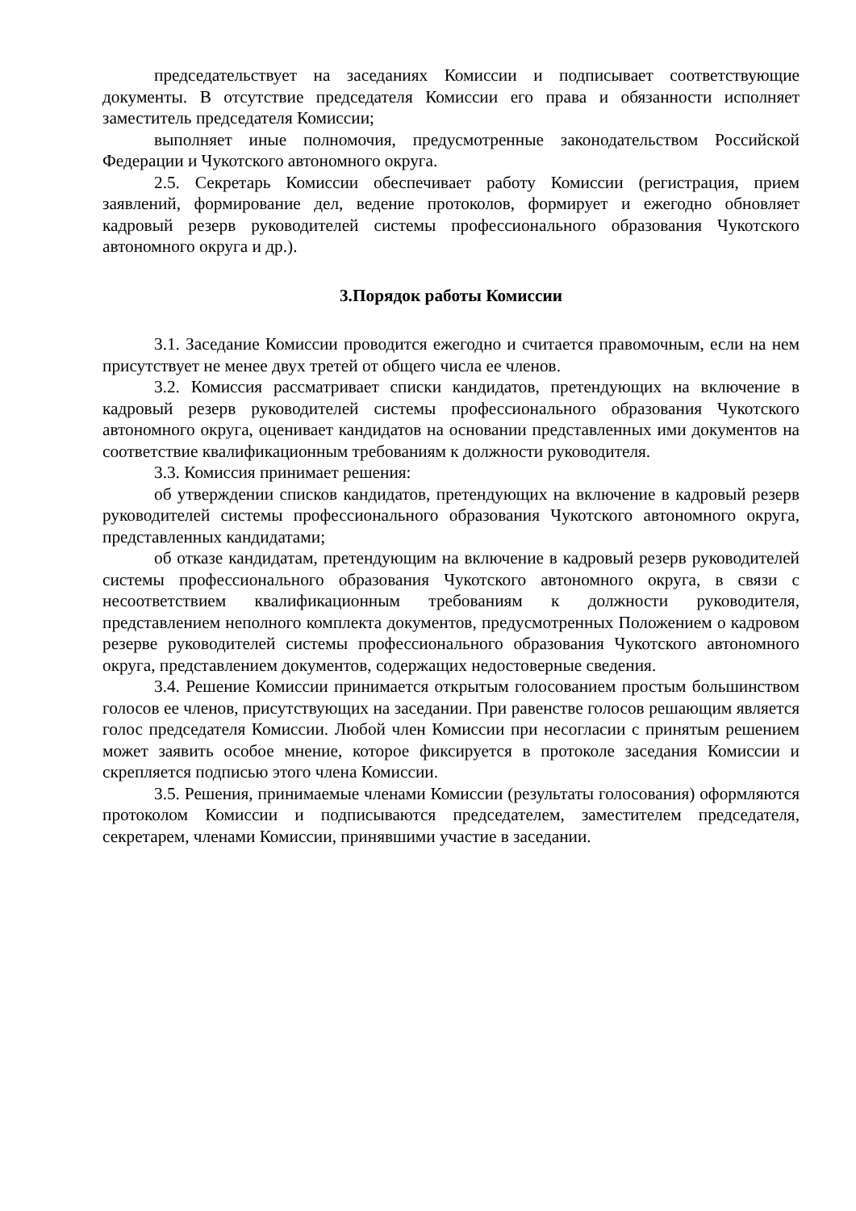председательствует на заседаниях Комиссии и подписывает соответствующие документы. В отсутствие председателя Комиссии его права и обязанности исполняет заместитель председателя Комиссии;
выполняет иные полномочия, предусмотренные законодательством Российской Федерации и Чукотского автономного округа.
2.5. Секретарь Комиссии обеспечивает работу Комиссии (регистрация, прием заявлений, формирование дел, ведение протоколов, формирует и ежегодно обновляет кадровый резерв руководителей системы профессионального образования Чукотского автономного округа и др.).
3.Порядок работы Комиссии
3.1. Заседание Комиссии проводится ежегодно и считается правомочным, если на нем присутствует не менее двух третей от общего числа ее членов.
3.2. Комиссия рассматривает списки кандидатов, претендующих на включение в кадровый резерв руководителей системы профессионального образования Чукотского автономного округа, оценивает кандидатов на основании представленных ими документов на соответствие квалификационным требованиям к должности руководителя.
3.3. Комиссия принимает решения:
об утверждении списков кандидатов, претендующих на включение в кадровый резерв руководителей системы профессионального образования Чукотского автономного округа, представленных кандидатами;
об отказе кандидатам, претендующим на включение в кадровый резерв руководителей системы профессионального образования Чукотского автономного округа, в связи с несоответствием квалификационным требованиям к должности руководителя, представлением неполного комплекта документов, предусмотренных Положением о кадровом резерве руководителей системы профессионального образования Чукотского автономного округа, представлением документов, содержащих недостоверные сведения.
3.4. Решение Комиссии принимается открытым голосованием простым большинством голосов ее членов, присутствующих на заседании. При равенстве голосов решающим является голос председателя Комиссии. Любой член Комиссии при несогласии с принятым решением может заявить особое мнение, которое фиксируется в протоколе заседания Комиссии и скрепляется подписью этого члена Комиссии.
3.5. Решения, принимаемые членами Комиссии (результаты голосования) оформляются протоколом Комиссии и подписываются председателем, заместителем председателя, секретарем, членами Комиссии, принявшими участие в заседании.